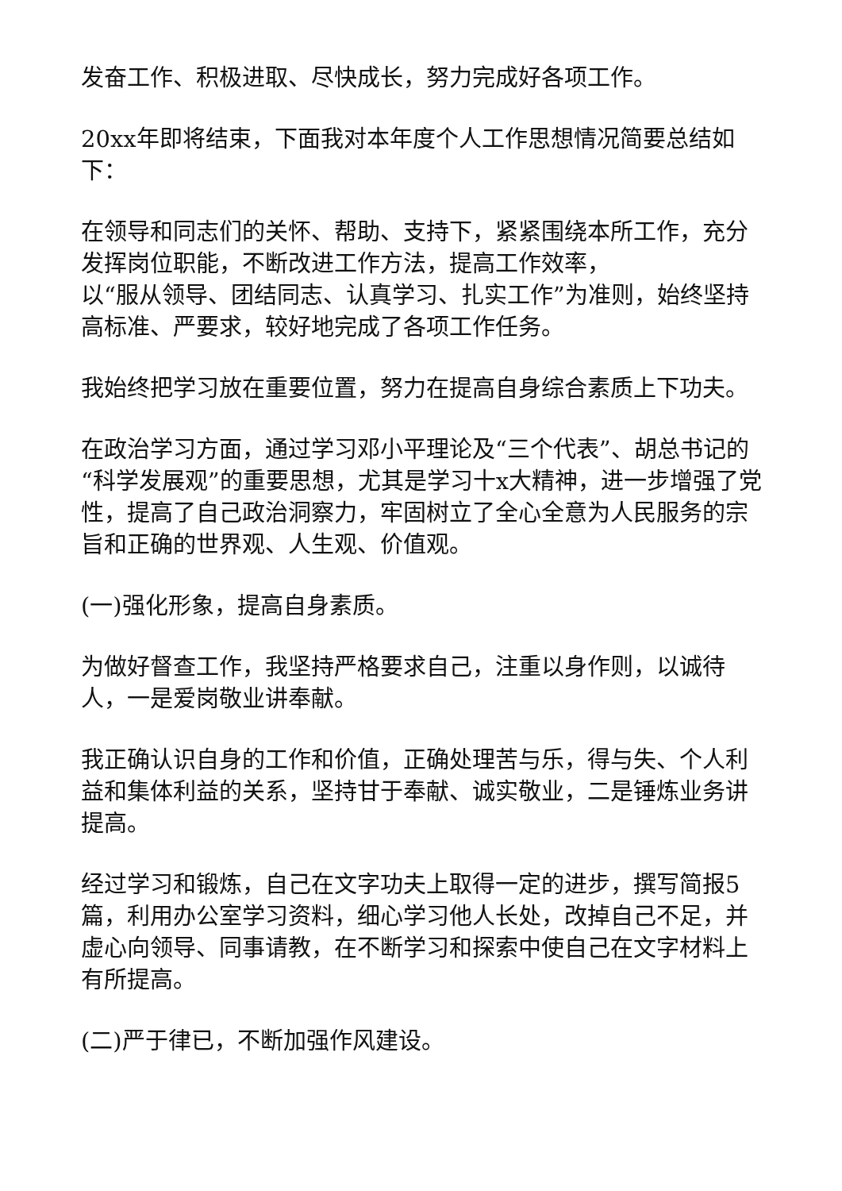发奋工作、积极进取、尽快成长，努力完成好各项工作。
20xx年即将结束，下面我对本年度个人工作思想情况简要总结如下：
在领导和同志们的关怀、帮助、支持下，紧紧围绕本所工作，充分发挥岗位职能，不断改进工作方法，提高工作效率，
以“服从领导、团结同志、认真学习、扎实工作”为准则，始终坚持高标准、严要求，较好地完成了各项工作任务。
我始终把学习放在重要位置，努力在提高自身综合素质上下功夫。
在政治学习方面，通过学习邓小平理论及“三个代表”、胡总书记的“科学发展观”的重要思想，尤其是学习十x大精神，进一步增强了党性，提高了自己政治洞察力，牢固树立了全心全意为人民服务的宗旨和正确的世界观、人生观、价值观。
(一)强化形象，提高自身素质。
为做好督查工作，我坚持严格要求自己，注重以身作则，以诚待人，一是爱岗敬业讲奉献。
我正确认识自身的工作和价值，正确处理苦与乐，得与失、个人利益和集体利益的关系，坚持甘于奉献、诚实敬业，二是锤炼业务讲提高。
经过学习和锻炼，自己在文字功夫上取得一定的进步，撰写简报5篇，利用办公室学习资料，细心学习他人长处，改掉自己不足，并虚心向领导、同事请教，在不断学习和探索中使自己在文字材料上有所提高。
(二)严于律已，不断加强作风建设。